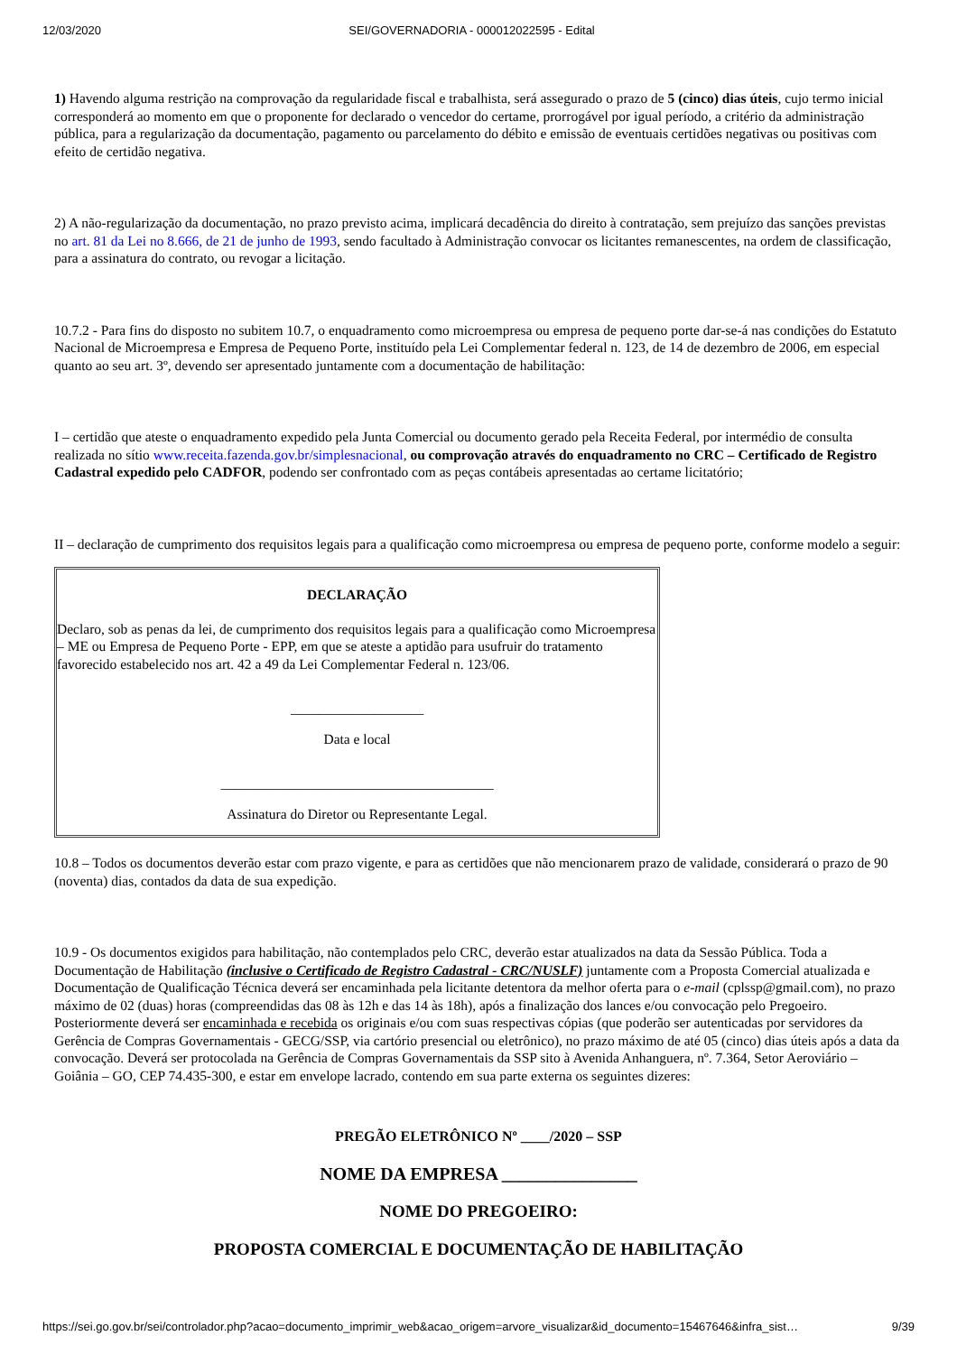12/03/2020 SEI/GOVERNADORIA - 000012022595 - Edital
1) Havendo alguma restrição na comprovação da regularidade fiscal e trabalhista, será assegurado o prazo de 5 (cinco) dias úteis, cujo termo inicial corresponderá ao momento em que o proponente for declarado o vencedor do certame, prorrogável por igual período, a critério da administração pública, para a regularização da documentação, pagamento ou parcelamento do débito e emissão de eventuais certidões negativas ou positivas com efeito de certidão negativa.
2) A não-regularização da documentação, no prazo previsto acima, implicará decadência do direito à contratação, sem prejuízo das sanções previstas no art. 81 da Lei no 8.666, de 21 de junho de 1993, sendo facultado à Administração convocar os licitantes remanescentes, na ordem de classificação, para a assinatura do contrato, ou revogar a licitação.
10.7.2 - Para fins do disposto no subitem 10.7, o enquadramento como microempresa ou empresa de pequeno porte dar-se-á nas condições do Estatuto Nacional de Microempresa e Empresa de Pequeno Porte, instituído pela Lei Complementar federal n. 123, de 14 de dezembro de 2006, em especial quanto ao seu art. 3º, devendo ser apresentado juntamente com a documentação de habilitação:
I – certidão que ateste o enquadramento expedido pela Junta Comercial ou documento gerado pela Receita Federal, por intermédio de consulta realizada no sítio www.receita.fazenda.gov.br/simplesnacional, ou comprovação através do enquadramento no CRC – Certificado de Registro Cadastral expedido pelo CADFOR, podendo ser confrontado com as peças contábeis apresentadas ao certame licitatório;
II – declaração de cumprimento dos requisitos legais para a qualificação como microempresa ou empresa de pequeno porte, conforme modelo a seguir:
DECLARAÇÃO
Declaro, sob as penas da lei, de cumprimento dos requisitos legais para a qualificação como Microempresa – ME ou Empresa de Pequeno Porte - EPP, em que se ateste a aptidão para usufruir do tratamento favorecido estabelecido nos art. 42 a 49 da Lei Complementar Federal n. 123/06.
___________________
Data e local
_______________________________________
Assinatura do Diretor ou Representante Legal.
10.8 – Todos os documentos deverão estar com prazo vigente, e para as certidões que não mencionarem prazo de validade, considerará o prazo de 90 (noventa) dias, contados da data de sua expedição.
10.9 - Os documentos exigidos para habilitação, não contemplados pelo CRC, deverão estar atualizados na data da Sessão Pública. Toda a Documentação de Habilitação (inclusive o Certificado de Registro Cadastral - CRC/NUSLF) juntamente com a Proposta Comercial atualizada e Documentação de Qualificação Técnica deverá ser encaminhada pela licitante detentora da melhor oferta para o e-mail (cplssp@gmail.com), no prazo máximo de 02 (duas) horas (compreendidas das 08 às 12h e das 14 às 18h), após a finalização dos lances e/ou convocação pelo Pregoeiro. Posteriormente deverá ser encaminhada e recebida os originais e/ou com suas respectivas cópias (que poderão ser autenticadas por servidores da Gerência de Compras Governamentais - GECG/SSP, via cartório presencial ou eletrônico), no prazo máximo de até 05 (cinco) dias úteis após a data da convocação. Deverá ser protocolada na Gerência de Compras Governamentais da SSP sito à Avenida Anhanguera, nº. 7.364, Setor Aeroviário – Goiânia – GO, CEP 74.435-300, e estar em envelope lacrado, contendo em sua parte externa os seguintes dizeres:
PREGÃO ELETRÔNICO Nº ____/2020 – SSP
NOME DA EMPRESA _______________
NOME DO PREGOEIRO:
PROPOSTA COMERCIAL E DOCUMENTAÇÃO DE HABILITAÇÃO
https://sei.go.gov.br/sei/controlador.php?acao=documento_imprimir_web&acao_origem=arvore_visualizar&id_documento=15467646&infra_sist… 9/39